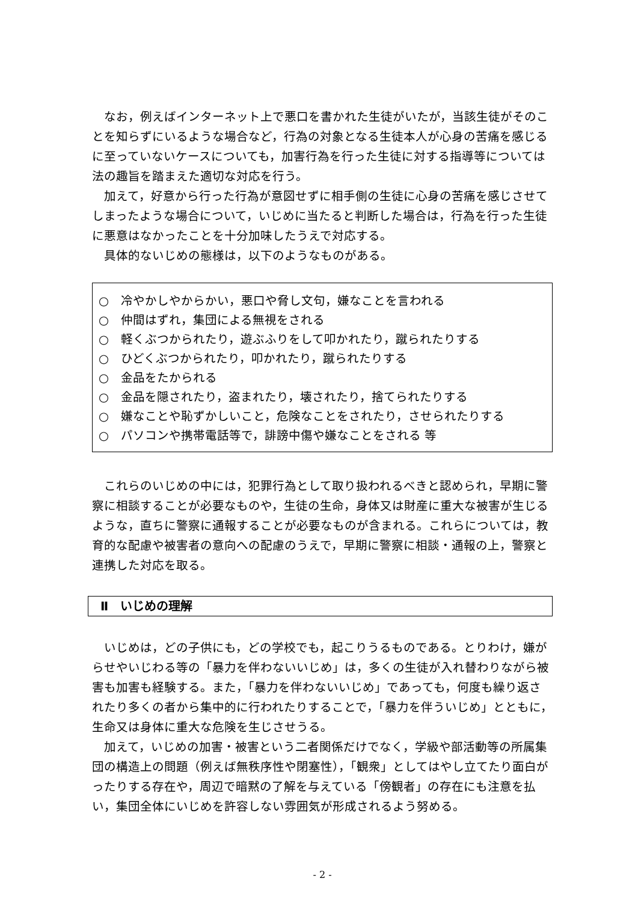なお，例えばインターネット上で悪口を書かれた生徒がいたが，当該生徒がそのことを知らずにいるような場合など，行為の対象となる生徒本人が心身の苦痛を感じるに至っていないケースについても，加害行為を行った生徒に対する指導等については法の趣旨を踏まえた適切な対応を行う。
加えて，好意から行った行為が意図せずに相手側の生徒に心身の苦痛を感じさせてしまったような場合について，いじめに当たると判断した場合は，行為を行った生徒に悪意はなかったことを十分加味したうえで対応する。
具体的ないじめの態様は，以下のようなものがある。
○　冷やかしやからかい，悪口や脅し文句，嫌なことを言われる
○　仲間はずれ，集団による無視をされる
○　軽くぶつかられたり，遊ぶふりをして叩かれたり，蹴られたりする
○　ひどくぶつかられたり，叩かれたり，蹴られたりする
○　金品をたかられる
○　金品を隠されたり，盗まれたり，壊されたり，捨てられたりする
○　嫌なことや恥ずかしいこと，危険なことをされたり，させられたりする
○　パソコンや携帯電話等で，誹謗中傷や嫌なことをされる 等
これらのいじめの中には，犯罪行為として取り扱われるべきと認められ，早期に警察に相談することが必要なものや，生徒の生命，身体又は財産に重大な被害が生じるような，直ちに警察に通報することが必要なものが含まれる。これらについては，教育的な配慮や被害者の意向への配慮のうえで，早期に警察に相談・通報の上，警察と連携した対応を取る。
Ⅱ　いじめの理解
いじめは，どの子供にも，どの学校でも，起こりうるものである。とりわけ，嫌がらせやいじわる等の「暴力を伴わないいじめ」は，多くの生徒が入れ替わりながら被害も加害も経験する。また，「暴力を伴わないいじめ」であっても，何度も繰り返されたり多くの者から集中的に行われたりすることで，「暴力を伴ういじめ」とともに，生命又は身体に重大な危険を生じさせうる。
加えて，いじめの加害・被害という二者関係だけでなく，学級や部活動等の所属集団の構造上の問題（例えば無秩序性や閉塞性），「観衆」としてはやし立てたり面白がったりする存在や，周辺で暗黙の了解を与えている「傍観者」の存在にも注意を払い，集団全体にいじめを許容しない雰囲気が形成されるよう努める。
- 2 -